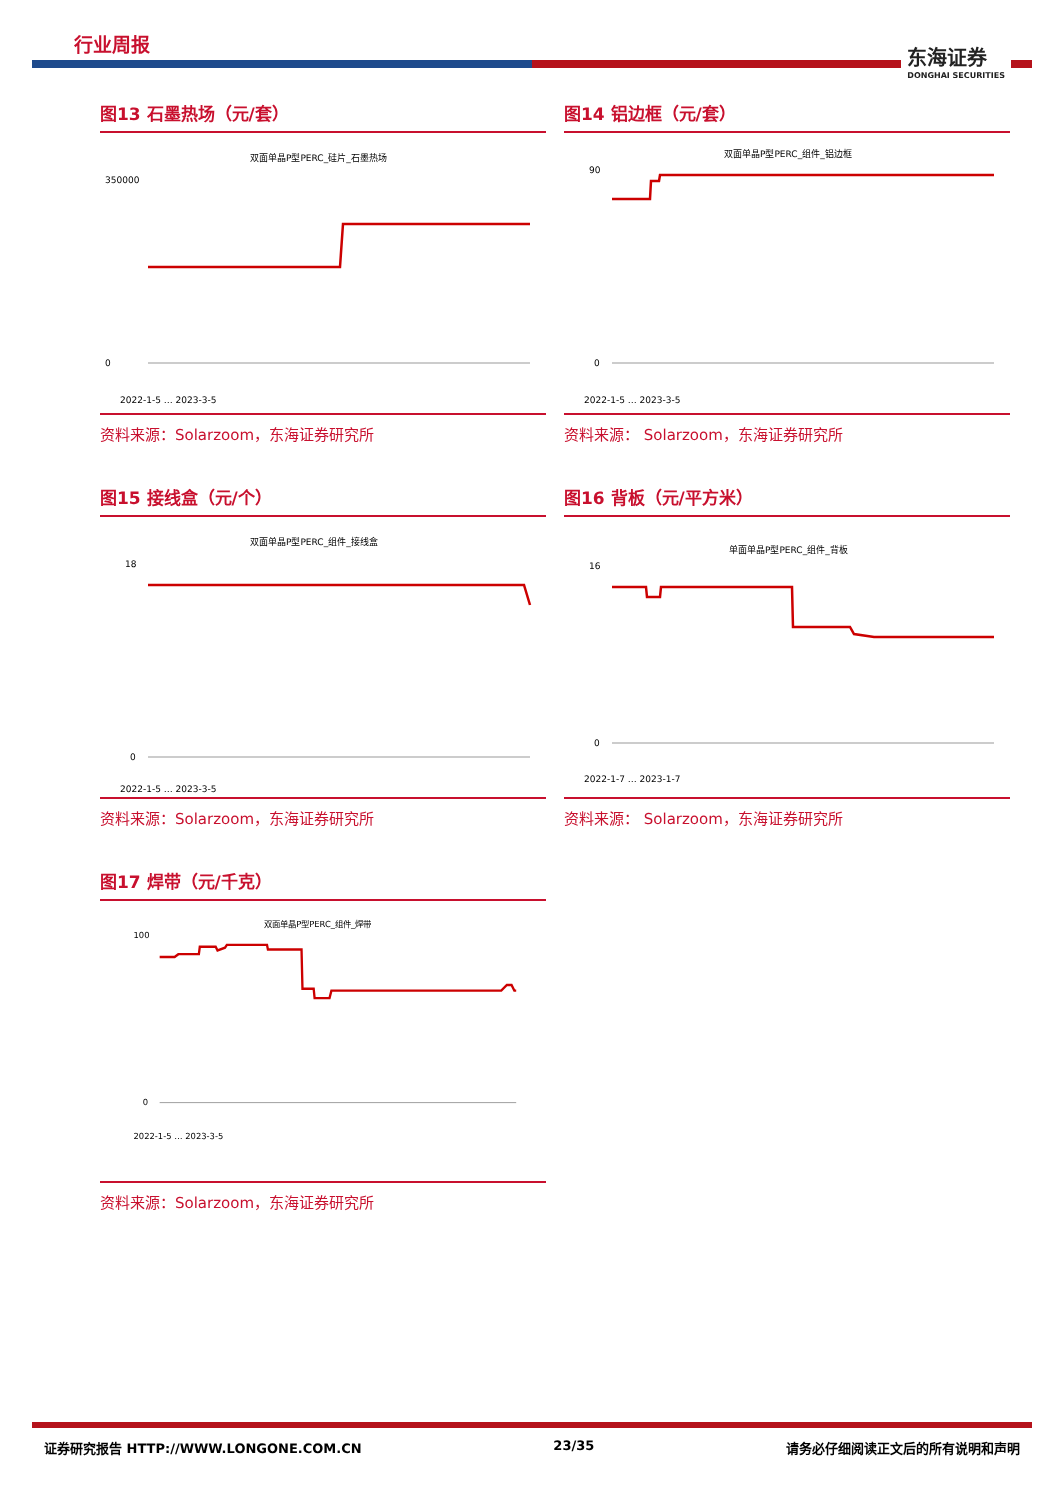行业周报
东海证券
DONGHAI SECURITIES
图13 石墨热场（元/套）
双面单晶P型PERC_硅片_石墨热场
350000
0
2022-1-5 … 2023-3-5
资料来源：Solarzoom，东海证券研究所
图14 铝边框（元/套）
双面单晶P型PERC_组件_铝边框
90
0
2022-1-5 … 2023-3-5
资料来源： Solarzoom，东海证券研究所
图15 接线盒（元/个）
双面单晶P型PERC_组件_接线盒
18
0
2022-1-5 … 2023-3-5
资料来源：Solarzoom，东海证券研究所
图16 背板（元/平方米）
单面单晶P型PERC_组件_背板
16
0
2022-1-7 … 2023-1-7
资料来源： Solarzoom，东海证券研究所
图17 焊带（元/千克）
双面单晶P型PERC_组件_焊带
100
0
2022-1-5 … 2023-3-5
资料来源：Solarzoom，东海证券研究所
证券研究报告 HTTP://WWW.LONGONE.COM.CN 23/35 请务必仔细阅读正文后的所有说明和声明